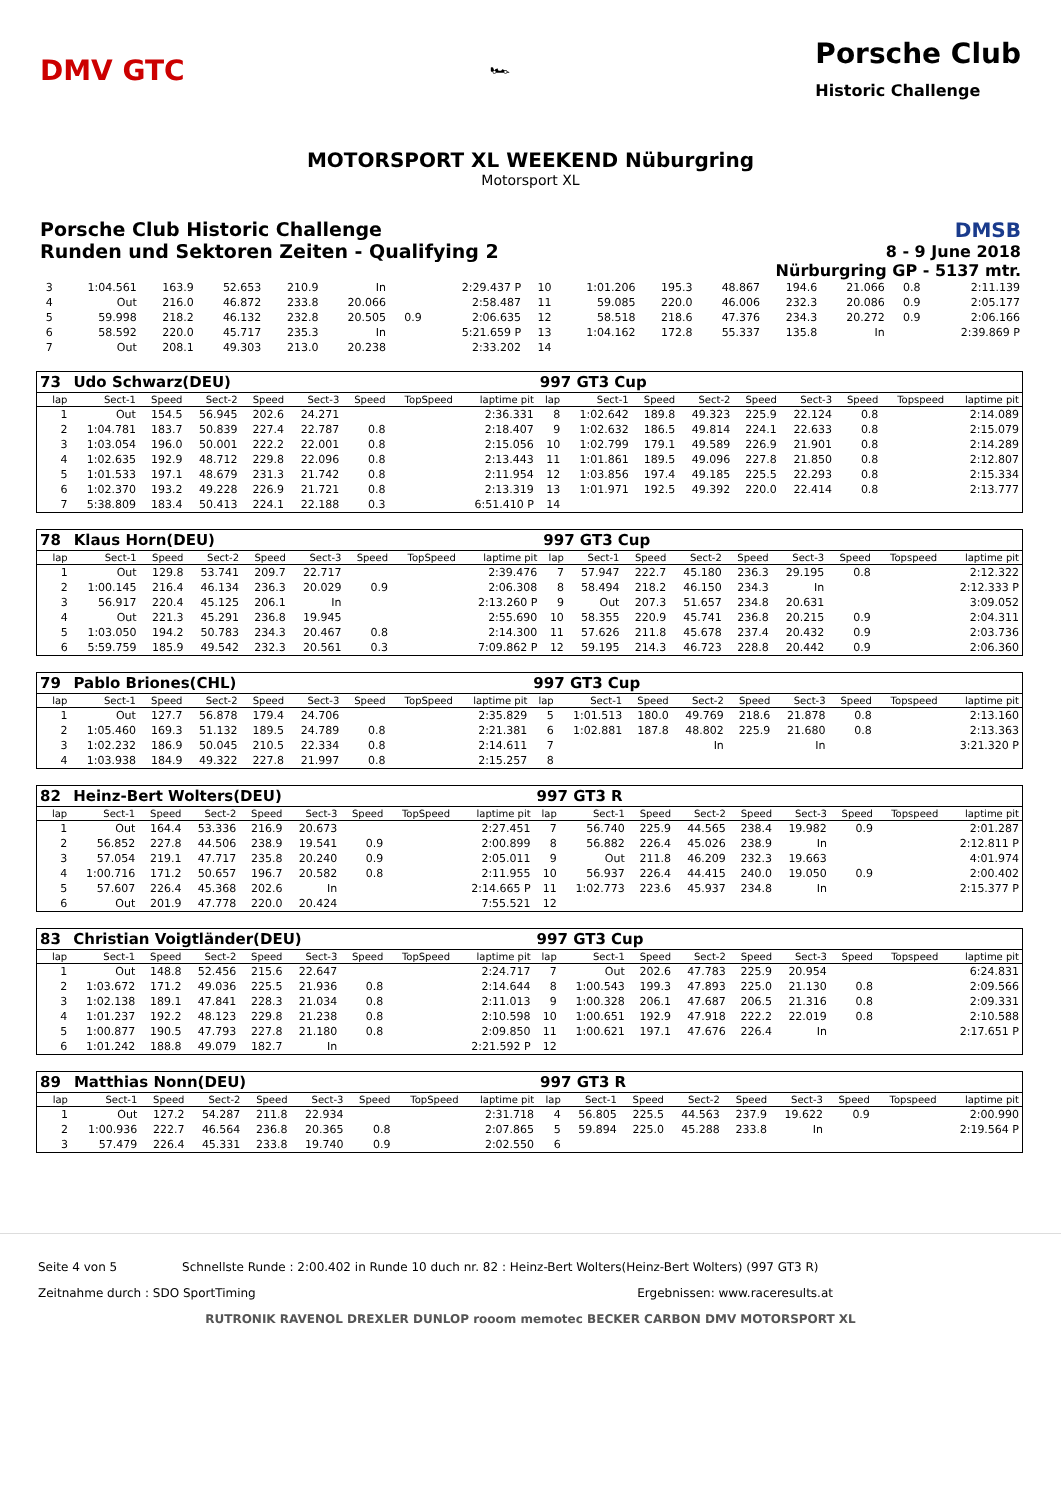DMV GTC
🏎
Porsche Club
Historic Challenge
MOTORSPORT XL WEEKEND Nüburgring
Motorsport XL
Porsche Club Historic Challenge
Runden und Sektoren Zeiten - Qualifying 2
DMSB
8 - 9 June 2018
Nürburgring GP - 5137 mtr.
| 3 | 1:04.561 | 163.9 | 52.653 | 210.9 | In | | 2:29.437 P | 10 | 1:01.206 | 195.3 | 48.867 | 194.6 | 21.066 | 0.8 | 2:11.139 |
| 4 | Out | 216.0 | 46.872 | 233.8 | 20.066 | | 2:58.487 | 11 | 59.085 | 220.0 | 46.006 | 232.3 | 20.086 | 0.9 | 2:05.177 |
| 5 | 59.998 | 218.2 | 46.132 | 232.8 | 20.505 | 0.9 | 2:06.635 | 12 | 58.518 | 218.6 | 47.376 | 234.3 | 20.272 | 0.9 | 2:06.166 |
| 6 | 58.592 | 220.0 | 45.717 | 235.3 | In | | 5:21.659 P | 13 | 1:04.162 | 172.8 | 55.337 | 135.8 | In | | 2:39.869 P |
| 7 | Out | 208.1 | 49.303 | 213.0 | 20.238 | | 2:33.202 | 14 | | | | | | | |
| 73 | Udo Schwarz(DEU) | | | | | | | | 997 GT3 Cup | | | | | | | | |
| lap | Sect-1 | Speed | Sect-2 | Speed | Sect-3 | Speed | TopSpeed | laptime pit | lap | Sect-1 | Speed | Sect-2 | Speed | Sect-3 | Speed | Topspeed | laptime pit |
| 1 | Out | 154.5 | 56.945 | 202.6 | 24.271 | | | 2:36.331 | 8 | 1:02.642 | 189.8 | 49.323 | 225.9 | 22.124 | 0.8 | | 2:14.089 |
| 2 | 1:04.781 | 183.7 | 50.839 | 227.4 | 22.787 | 0.8 | | 2:18.407 | 9 | 1:02.632 | 186.5 | 49.814 | 224.1 | 22.633 | 0.8 | | 2:15.079 |
| 3 | 1:03.054 | 196.0 | 50.001 | 222.2 | 22.001 | 0.8 | | 2:15.056 | 10 | 1:02.799 | 179.1 | 49.589 | 226.9 | 21.901 | 0.8 | | 2:14.289 |
| 4 | 1:02.635 | 192.9 | 48.712 | 229.8 | 22.096 | 0.8 | | 2:13.443 | 11 | 1:01.861 | 189.5 | 49.096 | 227.8 | 21.850 | 0.8 | | 2:12.807 |
| 5 | 1:01.533 | 197.1 | 48.679 | 231.3 | 21.742 | 0.8 | | 2:11.954 | 12 | 1:03.856 | 197.4 | 49.185 | 225.5 | 22.293 | 0.8 | | 2:15.334 |
| 6 | 1:02.370 | 193.2 | 49.228 | 226.9 | 21.721 | 0.8 | | 2:13.319 | 13 | 1:01.971 | 192.5 | 49.392 | 220.0 | 22.414 | 0.8 | | 2:13.777 |
| 7 | 5:38.809 | 183.4 | 50.413 | 224.1 | 22.188 | 0.3 | | 6:51.410 P | 14 | | | | | | | | |
| 78 | Klaus Horn(DEU) | | | | | | | | 997 GT3 Cup | | | | | | | | |
| lap | Sect-1 | Speed | Sect-2 | Speed | Sect-3 | Speed | TopSpeed | laptime pit | lap | Sect-1 | Speed | Sect-2 | Speed | Sect-3 | Speed | Topspeed | laptime pit |
| 1 | Out | 129.8 | 53.741 | 209.7 | 22.717 | | | 2:39.476 | 7 | 57.947 | 222.7 | 45.180 | 236.3 | 29.195 | 0.8 | | 2:12.322 |
| 2 | 1:00.145 | 216.4 | 46.134 | 236.3 | 20.029 | 0.9 | | 2:06.308 | 8 | 58.494 | 218.2 | 46.150 | 234.3 | In | | | 2:12.333 P |
| 3 | 56.917 | 220.4 | 45.125 | 206.1 | In | | | 2:13.260 P | 9 | Out | 207.3 | 51.657 | 234.8 | 20.631 | | | 3:09.052 |
| 4 | Out | 221.3 | 45.291 | 236.8 | 19.945 | | | 2:55.690 | 10 | 58.355 | 220.9 | 45.741 | 236.8 | 20.215 | 0.9 | | 2:04.311 |
| 5 | 1:03.050 | 194.2 | 50.783 | 234.3 | 20.467 | 0.8 | | 2:14.300 | 11 | 57.626 | 211.8 | 45.678 | 237.4 | 20.432 | 0.9 | | 2:03.736 |
| 6 | 5:59.759 | 185.9 | 49.542 | 232.3 | 20.561 | 0.3 | | 7:09.862 P | 12 | 59.195 | 214.3 | 46.723 | 228.8 | 20.442 | 0.9 | | 2:06.360 |
| 79 | Pablo Briones(CHL) | | | | | | | | 997 GT3 Cup | | | | | | | | |
| lap | Sect-1 | Speed | Sect-2 | Speed | Sect-3 | Speed | TopSpeed | laptime pit | lap | Sect-1 | Speed | Sect-2 | Speed | Sect-3 | Speed | Topspeed | laptime pit |
| 1 | Out | 127.7 | 56.878 | 179.4 | 24.706 | | | 2:35.829 | 5 | 1:01.513 | 180.0 | 49.769 | 218.6 | 21.878 | 0.8 | | 2:13.160 |
| 2 | 1:05.460 | 169.3 | 51.132 | 189.5 | 24.789 | 0.8 | | 2:21.381 | 6 | 1:02.881 | 187.8 | 48.802 | 225.9 | 21.680 | 0.8 | | 2:13.363 |
| 3 | 1:02.232 | 186.9 | 50.045 | 210.5 | 22.334 | 0.8 | | 2:14.611 | 7 | | | In | | In | | | 3:21.320 P |
| 4 | 1:03.938 | 184.9 | 49.322 | 227.8 | 21.997 | 0.8 | | 2:15.257 | 8 | | | | | | | | |
| 82 | Heinz-Bert Wolters(DEU) | | | | | | | | 997 GT3 R | | | | | | | | |
| lap | Sect-1 | Speed | Sect-2 | Speed | Sect-3 | Speed | TopSpeed | laptime pit | lap | Sect-1 | Speed | Sect-2 | Speed | Sect-3 | Speed | Topspeed | laptime pit |
| 1 | Out | 164.4 | 53.336 | 216.9 | 20.673 | | | 2:27.451 | 7 | 56.740 | 225.9 | 44.565 | 238.4 | 19.982 | 0.9 | | 2:01.287 |
| 2 | 56.852 | 227.8 | 44.506 | 238.9 | 19.541 | 0.9 | | 2:00.899 | 8 | 56.882 | 226.4 | 45.026 | 238.9 | In | | | 2:12.811 P |
| 3 | 57.054 | 219.1 | 47.717 | 235.8 | 20.240 | 0.9 | | 2:05.011 | 9 | Out | 211.8 | 46.209 | 232.3 | 19.663 | | | 4:01.974 |
| 4 | 1:00.716 | 171.2 | 50.657 | 196.7 | 20.582 | 0.8 | | 2:11.955 | 10 | 56.937 | 226.4 | 44.415 | 240.0 | 19.050 | 0.9 | | 2:00.402 |
| 5 | 57.607 | 226.4 | 45.368 | 202.6 | In | | | 2:14.665 P | 11 | 1:02.773 | 223.6 | 45.937 | 234.8 | In | | | 2:15.377 P |
| 6 | Out | 201.9 | 47.778 | 220.0 | 20.424 | | | 7:55.521 | 12 | | | | | | | | |
| 83 | Christian Voigtländer(DEU) | | | | | | | | 997 GT3 Cup | | | | | | | | |
| lap | Sect-1 | Speed | Sect-2 | Speed | Sect-3 | Speed | TopSpeed | laptime pit | lap | Sect-1 | Speed | Sect-2 | Speed | Sect-3 | Speed | Topspeed | laptime pit |
| 1 | Out | 148.8 | 52.456 | 215.6 | 22.647 | | | 2:24.717 | 7 | Out | 202.6 | 47.783 | 225.9 | 20.954 | | | 6:24.831 |
| 2 | 1:03.672 | 171.2 | 49.036 | 225.5 | 21.936 | 0.8 | | 2:14.644 | 8 | 1:00.543 | 199.3 | 47.893 | 225.0 | 21.130 | 0.8 | | 2:09.566 |
| 3 | 1:02.138 | 189.1 | 47.841 | 228.3 | 21.034 | 0.8 | | 2:11.013 | 9 | 1:00.328 | 206.1 | 47.687 | 206.5 | 21.316 | 0.8 | | 2:09.331 |
| 4 | 1:01.237 | 192.2 | 48.123 | 229.8 | 21.238 | 0.8 | | 2:10.598 | 10 | 1:00.651 | 192.9 | 47.918 | 222.2 | 22.019 | 0.8 | | 2:10.588 |
| 5 | 1:00.877 | 190.5 | 47.793 | 227.8 | 21.180 | 0.8 | | 2:09.850 | 11 | 1:00.621 | 197.1 | 47.676 | 226.4 | In | | | 2:17.651 P |
| 6 | 1:01.242 | 188.8 | 49.079 | 182.7 | In | | | 2:21.592 P | 12 | | | | | | | | |
| 89 | Matthias Nonn(DEU) | | | | | | | | 997 GT3 R | | | | | | | | |
| lap | Sect-1 | Speed | Sect-2 | Speed | Sect-3 | Speed | TopSpeed | laptime pit | lap | Sect-1 | Speed | Sect-2 | Speed | Sect-3 | Speed | Topspeed | laptime pit |
| 1 | Out | 127.2 | 54.287 | 211.8 | 22.934 | | | 2:31.718 | 4 | 56.805 | 225.5 | 44.563 | 237.9 | 19.622 | 0.9 | | 2:00.990 |
| 2 | 1:00.936 | 222.7 | 46.564 | 236.8 | 20.365 | 0.8 | | 2:07.865 | 5 | 59.894 | 225.0 | 45.288 | 233.8 | In | | | 2:19.564 P |
| 3 | 57.479 | 226.4 | 45.331 | 233.8 | 19.740 | 0.9 | | 2:02.550 | 6 | | | | | | | | |
Seite 4 von 5 Schnellste Runde : 2:00.402 in Runde 10 duch nr. 82 : Heinz-Bert Wolters(Heinz-Bert Wolters) (997 GT3 R)
Zeitnahme durch : SDO SportTiming Ergebnissen: www.raceresults.at
RUTRONIK RAVENOL DREXLER DUNLOP rooom memotec BECKER CARBON DMV MOTORSPORT XL